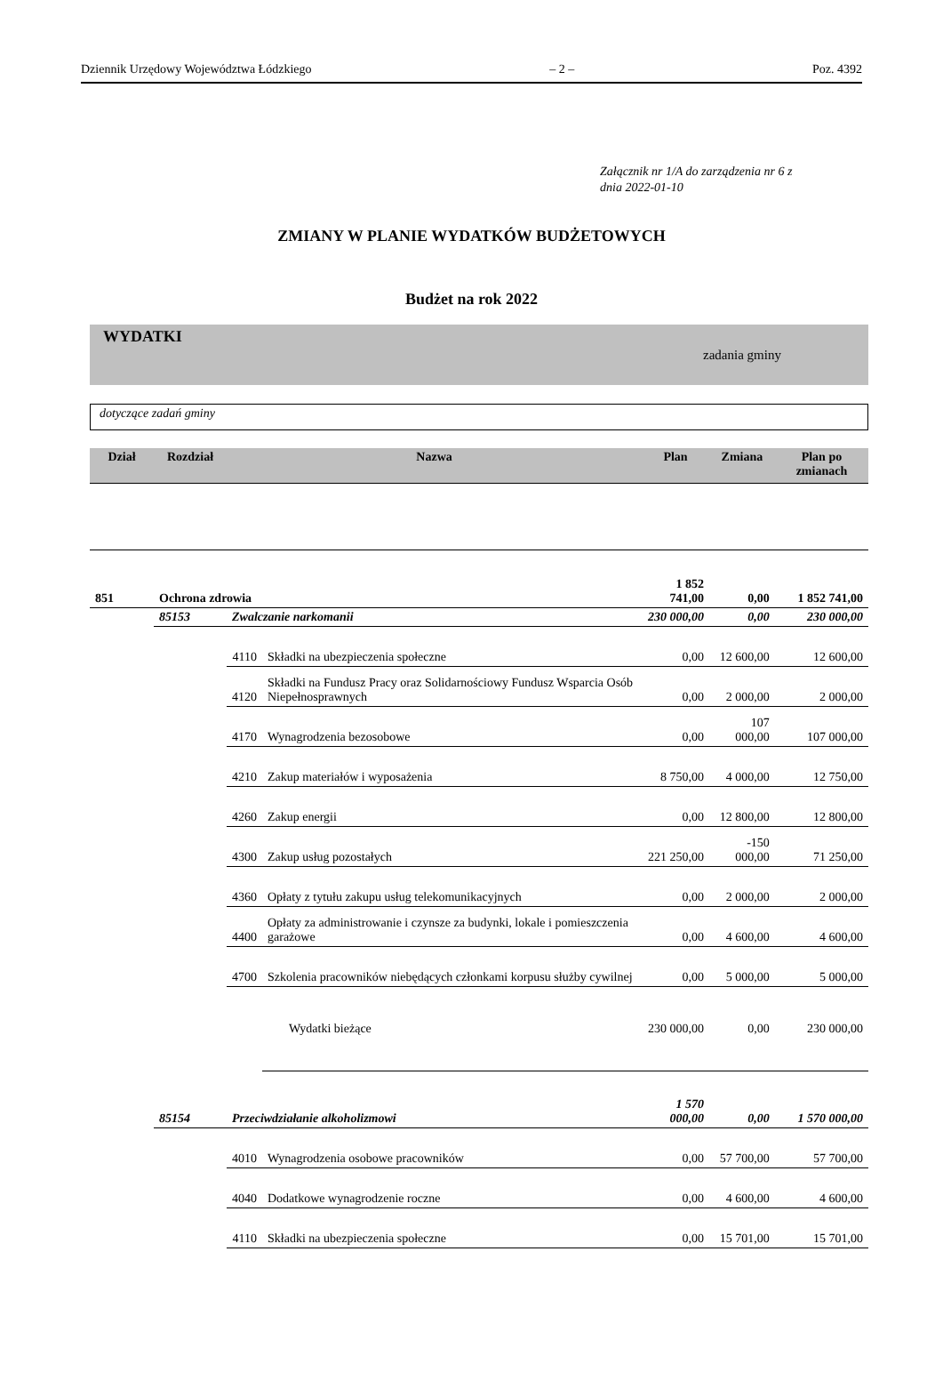Dziennik Urzędowy Województwa Łódzkiego – 2 – Poz. 4392
Załącznik nr 1/A do zarządzenia nr 6 z
dnia 2022-01-10
ZMIANY W PLANIE WYDATKÓW BUDŻETOWYCH
Budżet na rok 2022
WYDATKI
zadania gminy
dotyczące zadań gminy
| Dział | Rozdział | Nazwa | | Plan | Zmiana | Plan po zmianach |
| 851 | Ochrona zdrowia | | | 1 852 741,00 | 0,00 | 1 852 741,00 |
| | 85153 | Zwalczanie narkomanii | | 230 000,00 | 0,00 | 230 000,00 |
| | | 4110 | Składki na ubezpieczenia społeczne | 0,00 | 12 600,00 | 12 600,00 |
| | | 4120 | Składki na Fundusz Pracy oraz Solidarnościowy Fundusz Wsparcia Osób Niepełnosprawnych | 0,00 | 2 000,00 | 2 000,00 |
| | | 4170 | Wynagrodzenia bezosobowe | 0,00 | 107 000,00 | 107 000,00 |
| | | 4210 | Zakup materiałów i wyposażenia | 8 750,00 | 4 000,00 | 12 750,00 |
| | | 4260 | Zakup energii | 0,00 | 12 800,00 | 12 800,00 |
| | | 4300 | Zakup usług pozostałych | 221 250,00 | -150 000,00 | 71 250,00 |
| | | 4360 | Opłaty z tytułu zakupu usług telekomunikacyjnych | 0,00 | 2 000,00 | 2 000,00 |
| | | 4400 | Opłaty za administrowanie i czynsze za budynki, lokale i pomieszczenia garażowe | 0,00 | 4 600,00 | 4 600,00 |
| | | 4700 | Szkolenia pracowników niebędących członkami korpusu służby cywilnej | 0,00 | 5 000,00 | 5 000,00 |
| | | | Wydatki bieżące | 230 000,00 | 0,00 | 230 000,00 |
| | 85154 | Przeciwdziałanie alkoholizmowi | | 1 570 000,00 | 0,00 | 1 570 000,00 |
| | | 4010 | Wynagrodzenia osobowe pracowników | 0,00 | 57 700,00 | 57 700,00 |
| | | 4040 | Dodatkowe wynagrodzenie roczne | 0,00 | 4 600,00 | 4 600,00 |
| | | 4110 | Składki na ubezpieczenia społeczne | 0,00 | 15 701,00 | 15 701,00 |